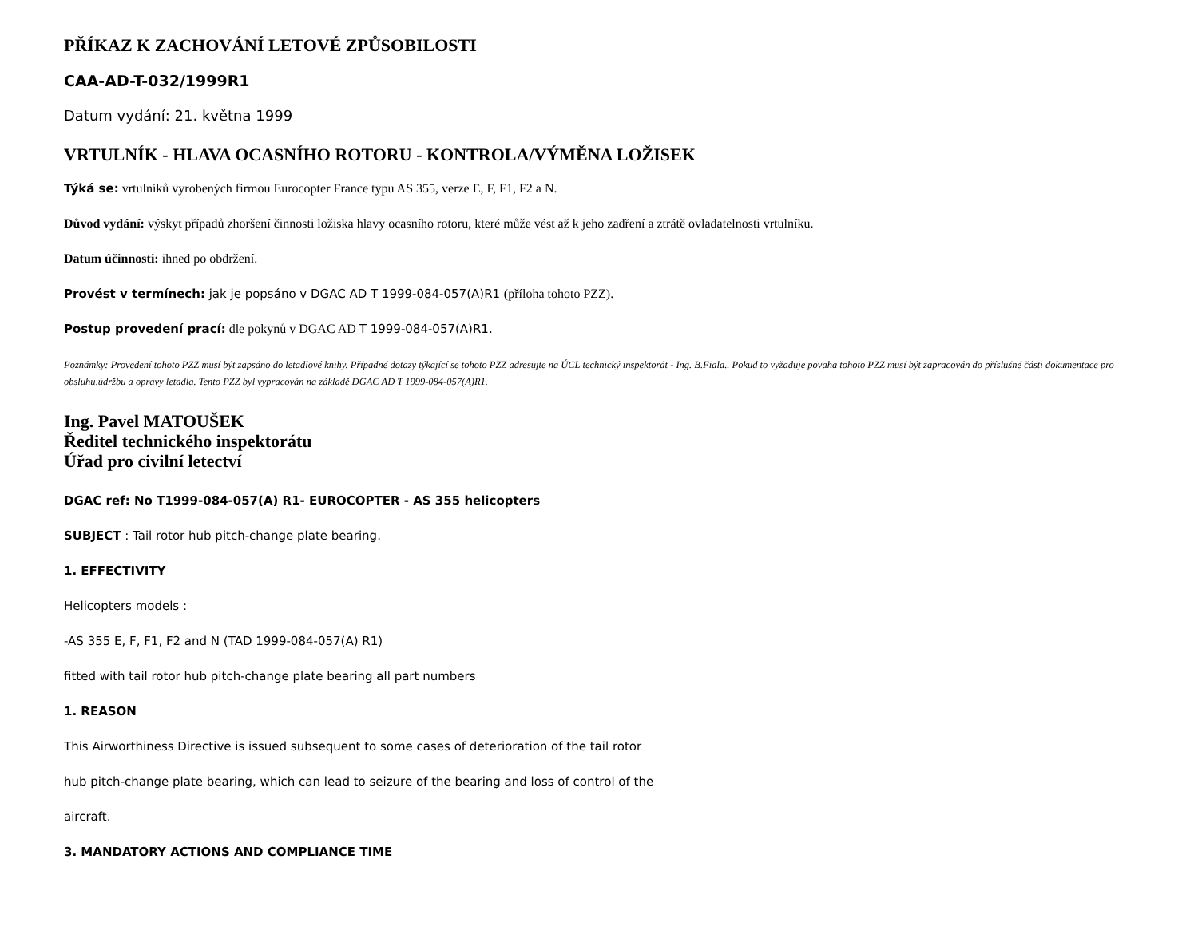PŘÍKAZ K ZACHOVÁNÍ LETOVÉ ZPŮSOBILOSTI
CAA-AD-T-032/1999R1
Datum vydání: 21. května 1999
VRTULNÍK - HLAVA OCASNÍHO ROTORU - KONTROLA/VÝMĚNA LOŽISEK
Týká se: vrtulníků vyrobených firmou Eurocopter France typu AS 355, verze E, F, F1, F2 a N.
Důvod vydání: výskyt případů zhoršení činnosti ložiska hlavy ocasního rotoru, které může vést až k jeho zadření a ztrátě ovladatelnosti vrtulníku.
Datum účinnosti: ihned po obdržení.
Provést v termínech: jak je popsáno v DGAC AD T 1999-084-057(A)R1 (příloha tohoto PZZ).
Postup provedení prací: dle pokynů v DGAC AD T 1999-084-057(A)R1.
Poznámky: Provedení tohoto PZZ musí být zapsáno do letadlové knihy. Případné dotazy týkající se tohoto PZZ adresujte na ÚCL technický inspektorát - Ing. B.Fiala.. Pokud to vyžaduje povaha tohoto PZZ musí být zapracován do příslušné části dokumentace pro obsluhu,údržbu a opravy letadla. Tento PZZ byl vypracován na základě DGAC AD T 1999-084-057(A)R1.
Ing. Pavel MATOUŠEK
Ředitel technického inspektorátu
Úřad pro civilní letectví
DGAC ref: No T1999-084-057(A) R1- EUROCOPTER - AS 355 helicopters
SUBJECT : Tail rotor hub pitch-change plate bearing.
1. EFFECTIVITY
Helicopters models :
-AS 355 E, F, F1, F2 and N (TAD 1999-084-057(A) R1)
fitted with tail rotor hub pitch-change plate bearing all part numbers
1. REASON
This Airworthiness Directive is issued subsequent to some cases of deterioration of the tail rotor
hub pitch-change plate bearing, which can lead to seizure of the bearing and loss of control of the
aircraft.
3. MANDATORY ACTIONS AND COMPLIANCE TIME